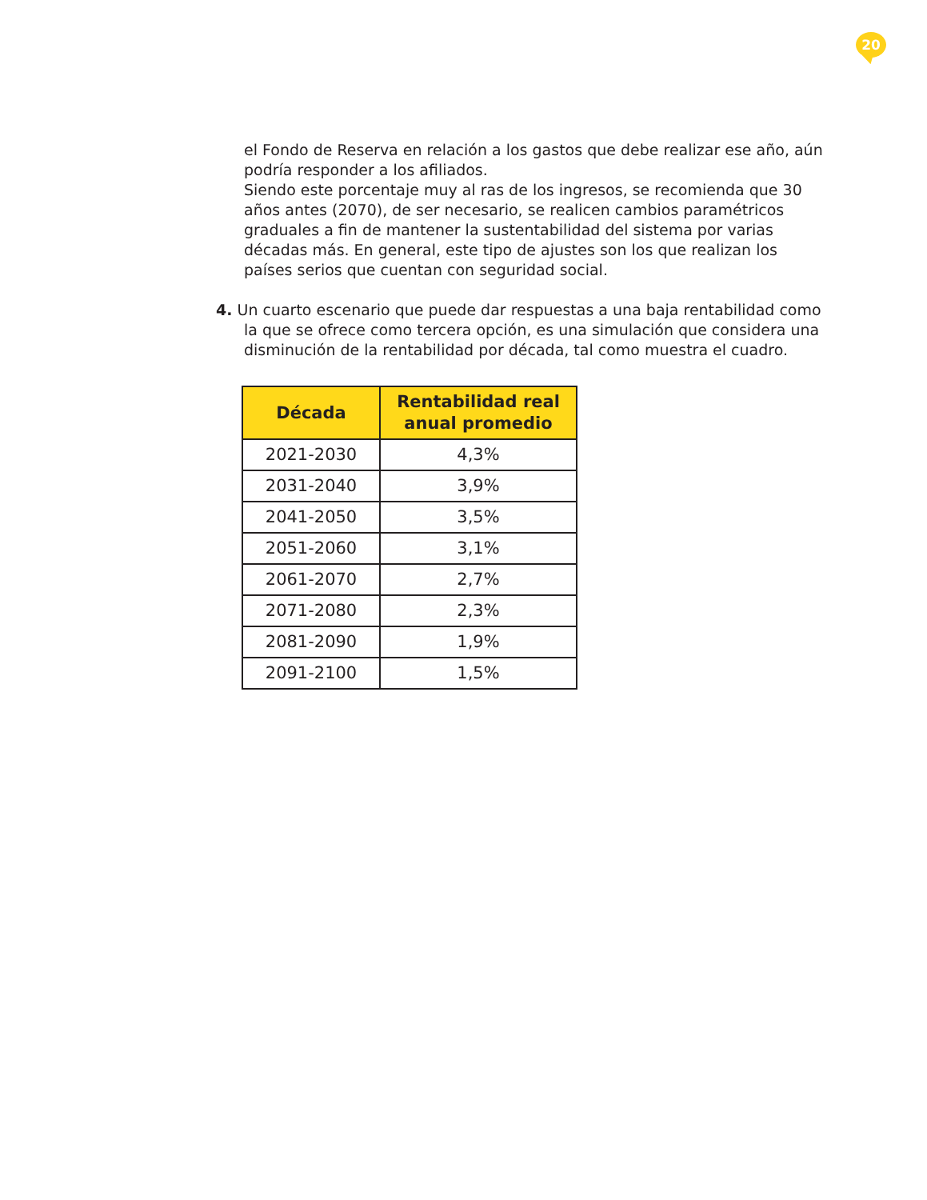20
el Fondo de Reserva en relación a los gastos que debe realizar ese año, aún podría responder a los afiliados.
Siendo este porcentaje muy al ras de los ingresos, se recomienda que 30 años antes (2070), de ser necesario, se realicen cambios paramétricos graduales a fin de mantener la sustentabilidad del sistema por varias décadas más. En general, este tipo de ajustes son los que realizan los países serios que cuentan con seguridad social.
4. Un cuarto escenario que puede dar respuestas a una baja rentabilidad como la que se ofrece como tercera opción, es una simulación que considera una disminución de la rentabilidad por década, tal como muestra el cuadro.
| Década | Rentabilidad real anual promedio |
| --- | --- |
| 2021-2030 | 4,3% |
| 2031-2040 | 3,9% |
| 2041-2050 | 3,5% |
| 2051-2060 | 3,1% |
| 2061-2070 | 2,7% |
| 2071-2080 | 2,3% |
| 2081-2090 | 1,9% |
| 2091-2100 | 1,5% |